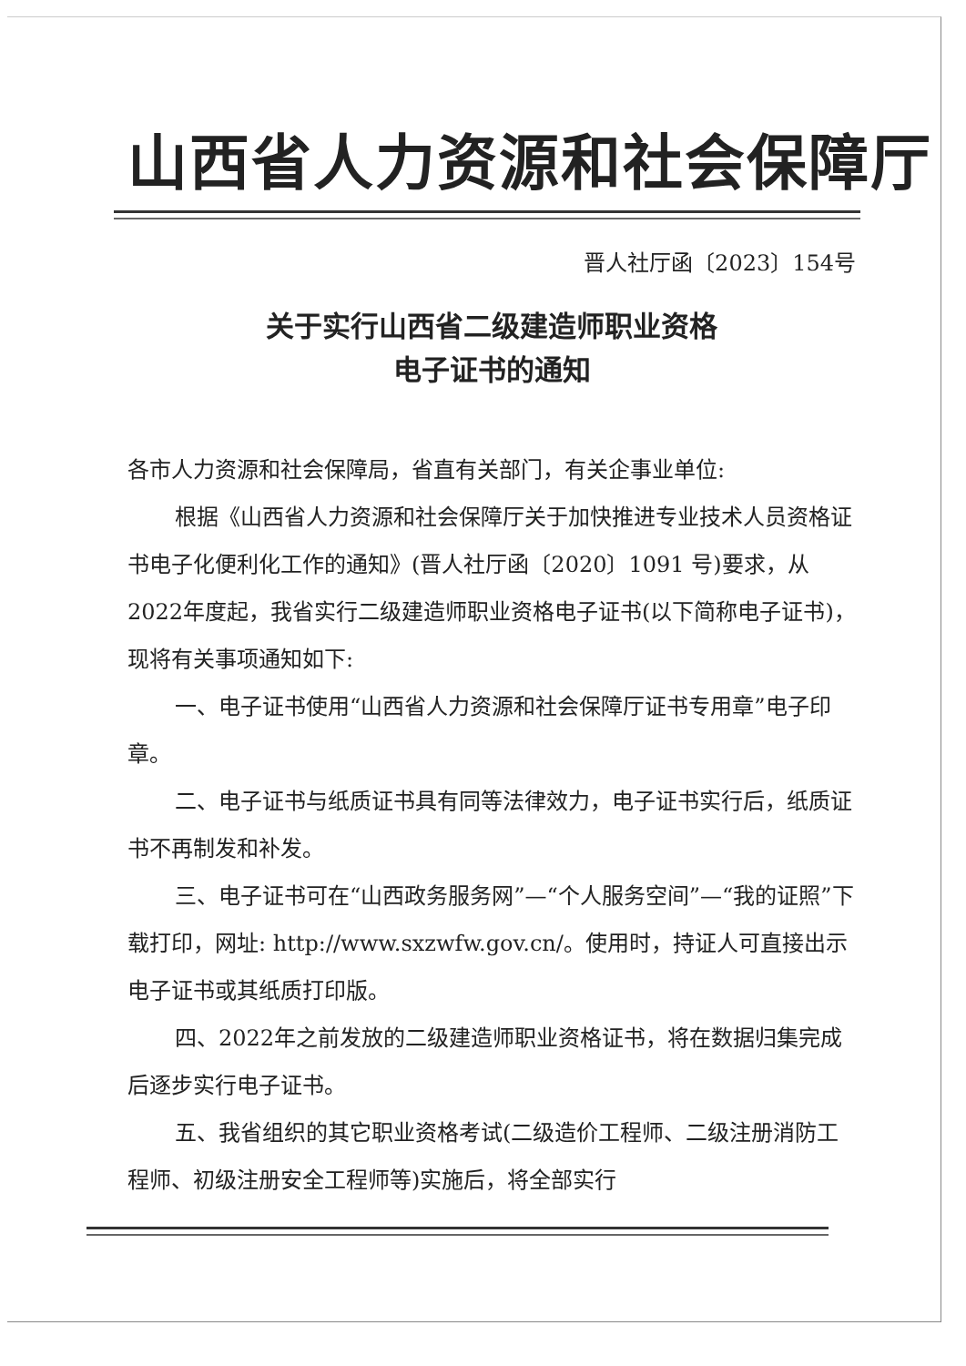山西省人力资源和社会保障厅
晋人社厅函〔2023〕154号
关于实行山西省二级建造师职业资格
电子证书的通知
各市人力资源和社会保障局，省直有关部门，有关企事业单位:
根据《山西省人力资源和社会保障厅关于加快推进专业技术人员资格证书电子化便利化工作的通知》(晋人社厅函〔2020〕1091 号)要求，从2022年度起，我省实行二级建造师职业资格电子证书(以下简称电子证书)，现将有关事项通知如下:
一、电子证书使用“山西省人力资源和社会保障厅证书专用章”电子印章。
二、电子证书与纸质证书具有同等法律效力，电子证书实行后，纸质证书不再制发和补发。
三、电子证书可在“山西政务服务网”—“个人服务空间”—“我的证照”下载打印，网址: http://www.sxzwfw.gov.cn/。使用时，持证人可直接出示电子证书或其纸质打印版。
四、2022年之前发放的二级建造师职业资格证书，将在数据归集完成后逐步实行电子证书。
五、我省组织的其它职业资格考试(二级造价工程师、二级注册消防工程师、初级注册安全工程师等)实施后，将全部实行